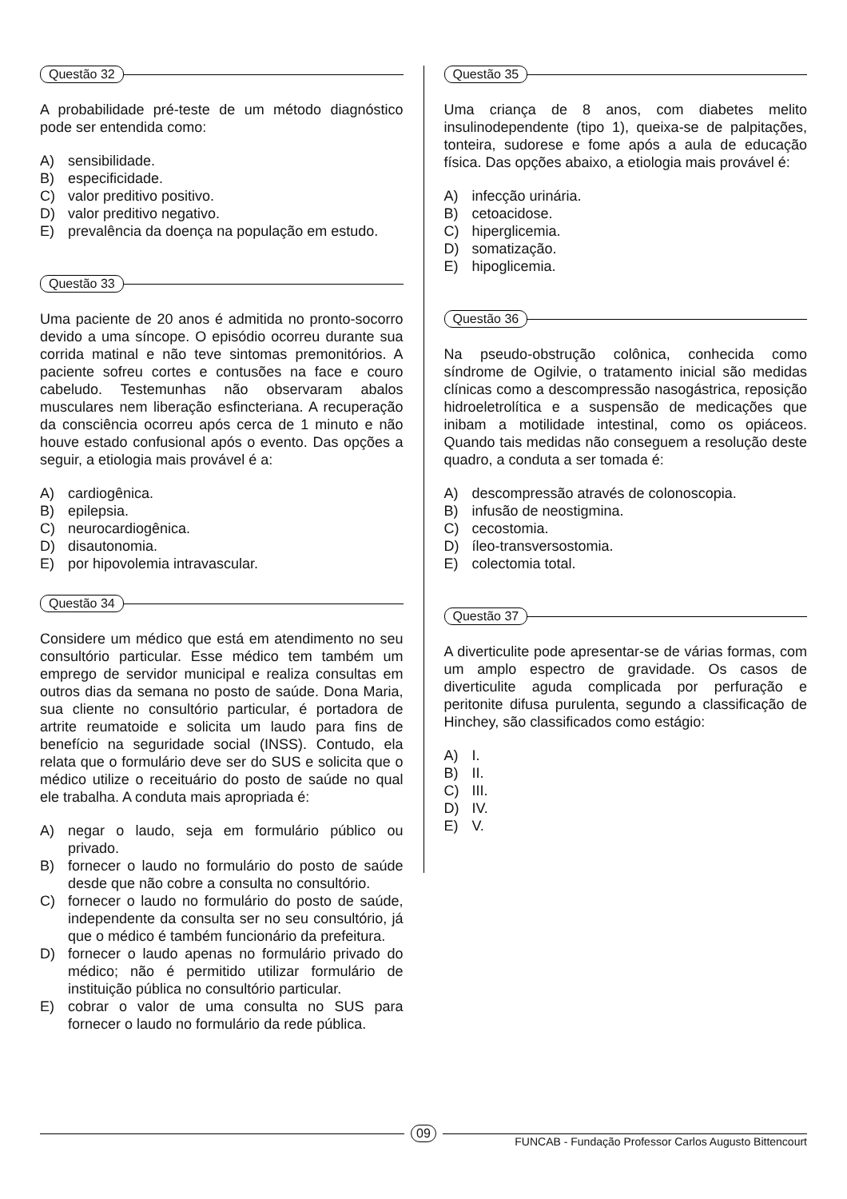Questão 32
A probabilidade pré-teste de um método diagnóstico pode ser entendida como:
A) sensibilidade.
B) especificidade.
C) valor preditivo positivo.
D) valor preditivo negativo.
E) prevalência da doença na população em estudo.
Questão 33
Uma paciente de 20 anos é admitida no pronto-socorro devido a uma síncope. O episódio ocorreu durante sua corrida matinal e não teve sintomas premonitórios. A paciente sofreu cortes e contusões na face e couro cabeludo. Testemunhas não observaram abalos musculares nem liberação esfincteriana. A recuperação da consciência ocorreu após cerca de 1 minuto e não houve estado confusional após o evento. Das opções a seguir, a etiologia mais provável é a:
A) cardiogênica.
B) epilepsia.
C) neurocardiogênica.
D) disautonomia.
E) por hipovolemia intravascular.
Questão 34
Considere um médico que está em atendimento no seu consultório particular. Esse médico tem também um emprego de servidor municipal e realiza consultas em outros dias da semana no posto de saúde. Dona Maria, sua cliente no consultório particular, é portadora de artrite reumatoide e solicita um laudo para fins de benefício na seguridade social (INSS). Contudo, ela relata que o formulário deve ser do SUS e solicita que o médico utilize o receituário do posto de saúde no qual ele trabalha. A conduta mais apropriada é:
A) negar o laudo, seja em formulário público ou privado.
B) fornecer o laudo no formulário do posto de saúde desde que não cobre a consulta no consultório.
C) fornecer o laudo no formulário do posto de saúde, independente da consulta ser no seu consultório, já que o médico é também funcionário da prefeitura.
D) fornecer o laudo apenas no formulário privado do médico; não é permitido utilizar formulário de instituição pública no consultório particular.
E) cobrar o valor de uma consulta no SUS para fornecer o laudo no formulário da rede pública.
Questão 35
Uma criança de 8 anos, com diabetes melito insulinodependente (tipo 1), queixa-se de palpitações, tonteira, sudorese e fome após a aula de educação física. Das opções abaixo, a etiologia mais provável é:
A) infecção urinária.
B) cetoacidose.
C) hiperglicemia.
D) somatização.
E) hipoglicemia.
Questão 36
Na pseudo-obstrução colônica, conhecida como síndrome de Ogilvie, o tratamento inicial são medidas clínicas como a descompressão nasogástrica, reposição hidroeletrolítica e a suspensão de medicações que inibam a motilidade intestinal, como os opiáceos. Quando tais medidas não conseguem a resolução deste quadro, a conduta a ser tomada é:
A) descompressão através de colonoscopia.
B) infusão de neostigmina.
C) cecostomia.
D) íleo-transversostomia.
E) colectomia total.
Questão 37
A diverticulite pode apresentar-se de várias formas, com um amplo espectro de gravidade. Os casos de diverticulite aguda complicada por perfuração e peritonite difusa purulenta, segundo a classificação de Hinchey, são classificados como estágio:
A) I.
B) II.
C) III.
D) IV.
E) V.
09
FUNCAB - Fundação Professor Carlos Augusto Bittencourt